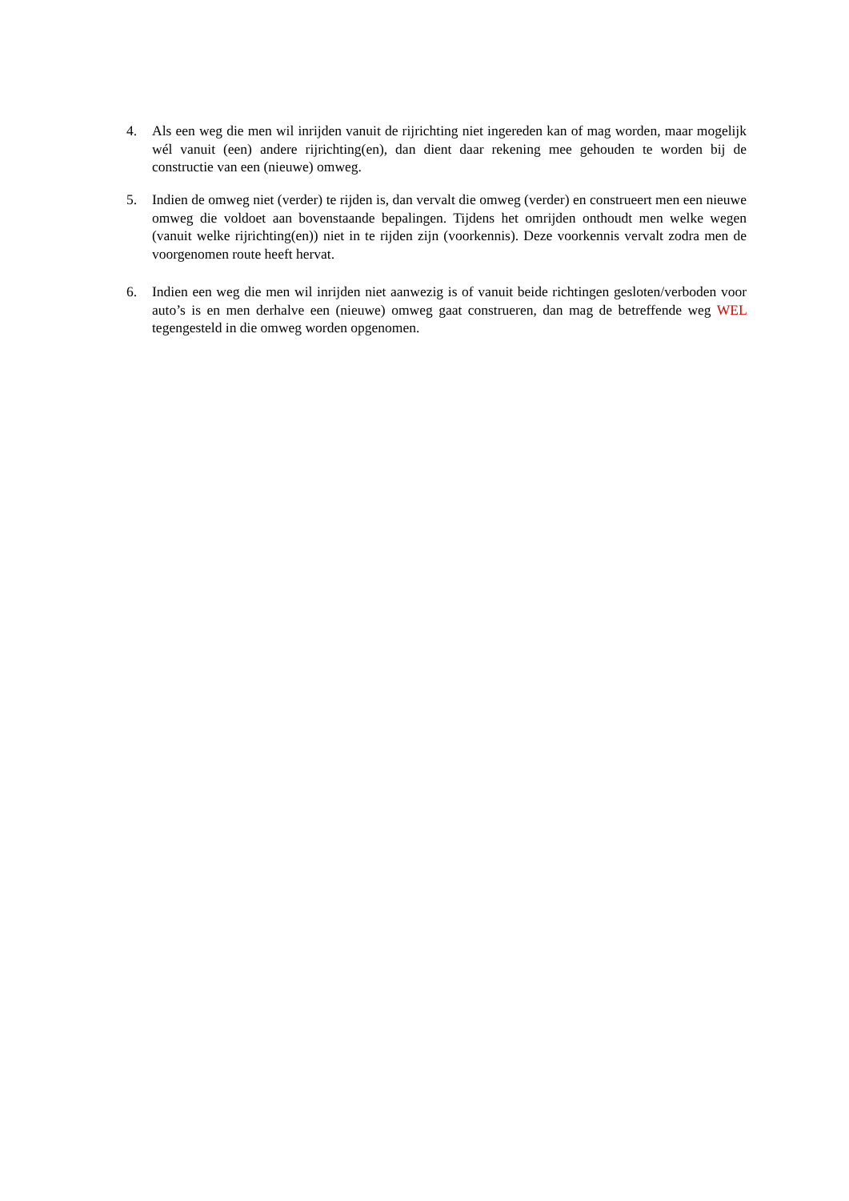4. Als een weg die men wil inrijden vanuit de rijrichting niet ingereden kan of mag worden, maar mogelijk wél vanuit (een) andere rijrichting(en), dan dient daar rekening mee gehouden te worden bij de constructie van een (nieuwe) omweg.
5. Indien de omweg niet (verder) te rijden is, dan vervalt die omweg (verder) en construeert men een nieuwe omweg die voldoet aan bovenstaande bepalingen. Tijdens het omrijden onthoudt men welke wegen (vanuit welke rijrichting(en)) niet in te rijden zijn (voorkennis). Deze voorkennis vervalt zodra men de voorgenomen route heeft hervat.
6. Indien een weg die men wil inrijden niet aanwezig is of vanuit beide richtingen gesloten/verboden voor auto’s is en men derhalve een (nieuwe) omweg gaat construeren, dan mag de betreffende weg WEL tegengesteld in die omweg worden opgenomen.